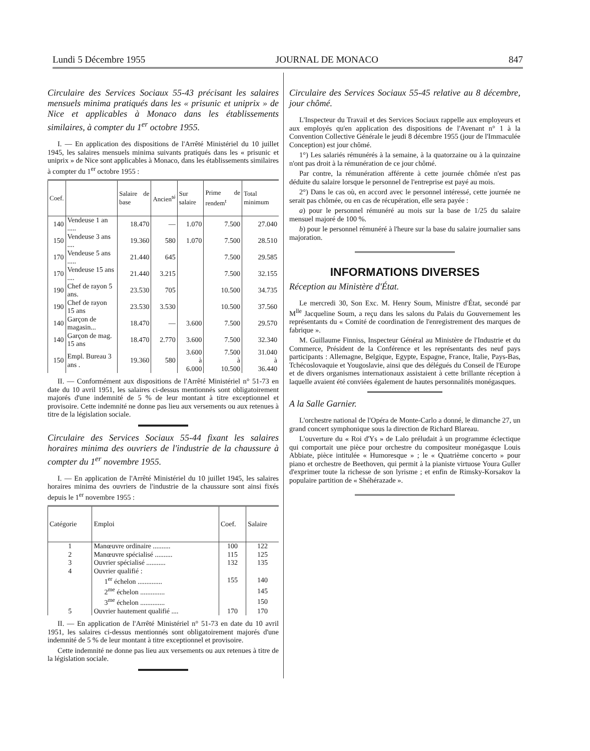Lundi 5 Décembre 1955 JOURNAL DE MONACO 847
Circulaire des Services Sociaux 55-43 précisant les salaires mensuels minima pratiqués dans les « prisunic et uniprix » de Nice et applicables à Monaco dans les établissements similaires, à compter du 1<sup>er</sup> octobre 1955.
I. — En application des dispositions de l'Arrêté Ministériel du 10 juillet 1945, les salaires mensuels minima suivants pratiqués dans les « prisunic et uniprix » de Nice sont applicables à Monaco, dans les établissements similaires à compter du 1<sup>er</sup> octobre 1955 :
| Coef. | | Salaire de base | Ancien<sup>té</sup> | Sur salaire | Prime de rendem<sup>t</sup> | Total minimum |
| --- | --- | --- | --- | --- | --- | --- |
| 140 | Vendeuse 1 an ..... | 18.470 | — | 1.070 | 7.500 | 27.040 |
| 150 | Vendeuse 3 ans .... | 19.360 | 580 | 1.070 | 7.500 | 28.510 |
| 170 | Vendeuse 5 ans ..... | 21.440 | 645 | | 7.500 | 29.585 |
| 170 | Vendeuse 15 ans .... | 21.440 | 3.215 | | 7.500 | 32.155 |
| 190 | Chef de rayon 5 ans. | 23.530 | 705 | | 10.500 | 34.735 |
| 190 | Chef de rayon 15 ans | 23.530 | 3.530 | | 10.500 | 37.560 |
| 140 | Garçon de magasin... | 18.470 | — | 3.600 | 7.500 | 29.570 |
| 140 | Garçon de mag. 15 ans | 18.470 | 2.770 | 3.600 | 7.500 | 32.340 |
| 150 | Empl. Bureau 3 ans . | 19.360 | 580 | 3.600 à 6.000 | 7.500 à 10.500 | 31.040 à 36.440 |
II. — Conformément aux dispositions de l'Arrêté Ministériel n° 51-73 en date du 10 avril 1951, les salaires ci-dessus mentionnés sont obligatoirement majorés d'une indemnité de 5 % de leur montant à titre exceptionnel et provisoire. Cette indemnité ne donne pas lieu aux versements ou aux retenues à titre de la législation sociale.
Circulaire des Services Sociaux 55-44 fixant les salaires horaires minima des ouvriers de l'industrie de la chaussure à compter du 1<sup>er</sup> novembre 1955.
I. — En application de l'Arrêté Ministériel du 10 juillet 1945, les salaires horaires minima des ouvriers de l'industrie de la chaussure sont ainsi fixés depuis le 1<sup>er</sup> novembre 1955 :
| Catégorie | Emploi | Coef. | Salaire |
| --- | --- | --- | --- |
| 1 | Manœuvre ordinaire .......... | 100 | 122 |
| 2 | Manœuvre spécialisé .......... | 115 | 125 |
| 3 | Ouvrier spécialisé ........... | 132 | 135 |
| 4 | Ouvrier qualifié : | | |
| | 1<sup>er</sup> échelon .............. | 155 | 140 |
| | 2<sup>me</sup> échelon .............. | | 145 |
| | 3<sup>me</sup> échelon .............. | | 150 |
| 5 | Ouvrier hautement qualifié .... | 170 | 170 |
II. — En application de l'Arrêté Ministériel n° 51-73 en date du 10 avril 1951, les salaires ci-dessus mentionnés sont obligatoirement majorés d'une indemnité de 5 % de leur montant à titre exceptionnel et provisoire.
Cette indemnité ne donne pas lieu aux versements ou aux retenues à titre de la législation sociale.
Circulaire des Services Sociaux 55-45 relative au 8 décembre, jour chômé.
L'Inspecteur du Travail et des Services Sociaux rappelle aux employeurs et aux employés qu'en application des dispositions de l'Avenant n° 1 à la Convention Collective Générale le jeudi 8 décembre 1955 (jour de l'Immaculée Conception) est jour chômé.
1°) Les salariés rémunérés à la semaine, à la quatorzaine ou à la quinzaine n'ont pas droit à la rémunération de ce jour chômé.
Par contre, la rémunération afférente à cette journée chômée n'est pas déduite du salaire lorsque le personnel de l'entreprise est payé au mois.
2°) Dans le cas où, en accord avec le personnel intéressé, cette journée ne serait pas chômée, ou en cas de récupération, elle sera payée :
a) pour le personnel rémunéré au mois sur la base de 1/25 du salaire mensuel majoré de 100 %.
b) pour le personnel rémunéré à l'heure sur la base du salaire journalier sans majoration.
INFORMATIONS DIVERSES
Réception au Ministère d'État.
Le mercredi 30, Son Exc. M. Henry Soum, Ministre d'État, secondé par M<sup>lle</sup> Jacqueline Soum, a reçu dans les salons du Palais du Gouvernement les représentants du « Comité de coordination de l'enregistrement des marques de fabrique ».
M. Guillaume Finniss, Inspecteur Général au Ministère de l'Industrie et du Commerce, Président de la Conférence et les représentants des neuf pays participants : Allemagne, Belgique, Egypte, Espagne, France, Italie, Pays-Bas, Tchécoslovaquie et Yougoslavie, ainsi que des délégués du Conseil de l'Europe et de divers organismes internationaux assistaient à cette brillante réception à laquelle avaient été conviées également de hautes personnalités monégasques.
A la Salle Garnier.
L'orchestre national de l'Opéra de Monte-Carlo a donné, le dimanche 27, un grand concert symphonique sous la direction de Richard Blareau.
L'ouverture du « Roi d'Ys » de Lalo préludait à un programme éclectique qui comportait une pièce pour orchestre du compositeur monégasque Louis Abbiate, pièce intitulée « Humoresque » ; le « Quatrième concerto » pour piano et orchestre de Beethoven, qui permit à la pianiste virtuose Youra Guller d'exprimer toute la richesse de son lyrisme ; et enfin de Rimsky-Korsakov la populaire partition de « Shéhérazade ».